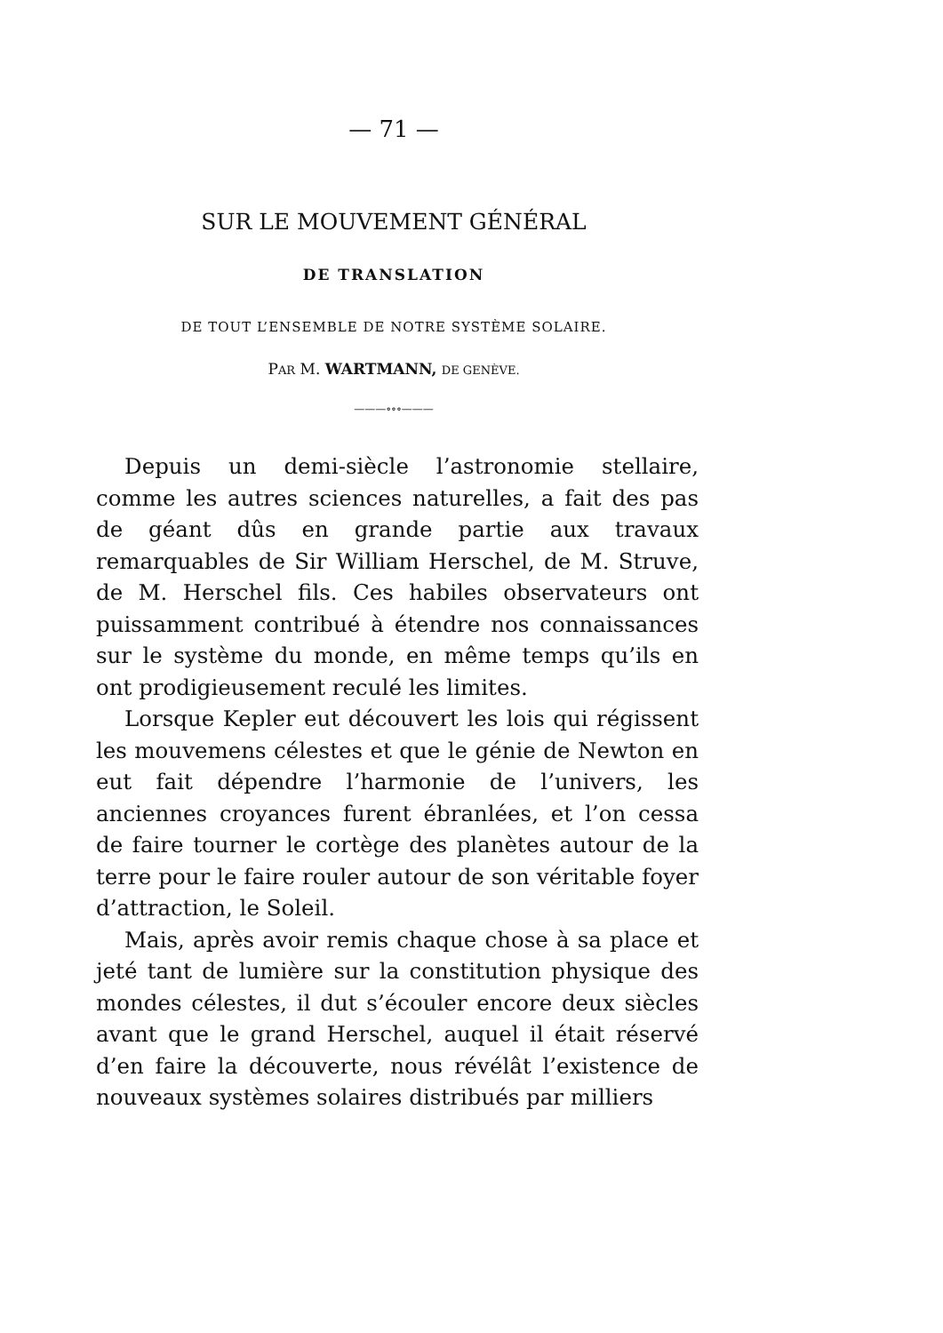— 71 —
SUR LE MOUVEMENT GÉNÉRAL
DE TRANSLATION
DE TOUT L’ENSEMBLE DE NOTRE SYSTÈME SOLAIRE.
PAR M. WARTMANN, DE GENÈVE.
———∘∘∘———
Depuis un demi-siècle l’astronomie stellaire, comme les autres sciences naturelles, a fait des pas de géant dûs en grande partie aux travaux remarquables de Sir William Herschel, de M. Struve, de M. Herschel fils. Ces habiles observateurs ont puissamment contribué à étendre nos connaissances sur le système du monde, en même temps qu’ils en ont prodigieusement reculé les limites.
Lorsque Kepler eut découvert les lois qui régissent les mouvemens célestes et que le génie de Newton en eut fait dépendre l’harmonie de l’univers, les anciennes croyances furent ébranlées, et l’on cessa de faire tourner le cortège des planètes autour de la terre pour le faire rouler autour de son véritable foyer d’attraction, le Soleil.
Mais, après avoir remis chaque chose à sa place et jeté tant de lumière sur la constitution physique des mondes célestes, il dut s’écouler encore deux siècles avant que le grand Herschel, auquel il était réservé d’en faire la découverte, nous révélât l’existence de nouveaux systèmes solaires distribués par milliers